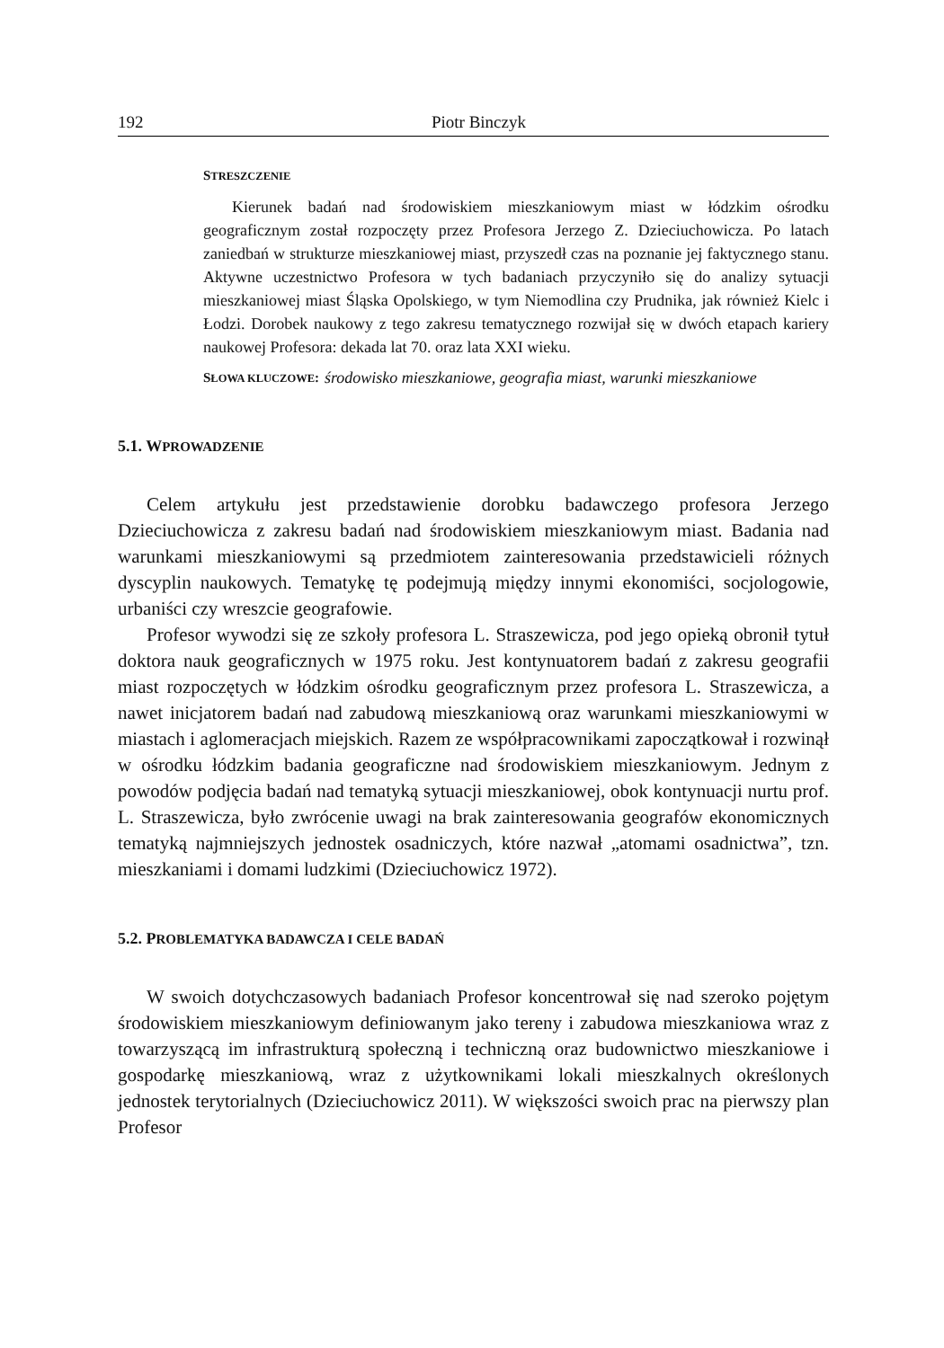192 Piotr Binczyk
STRESZCZENIE
Kierunek badań nad środowiskiem mieszkaniowym miast w łódzkim ośrodku geograficznym został rozpoczęty przez Profesora Jerzego Z. Dzieciuchowicza. Po latach zaniedbań w strukturze mieszkaniowej miast, przyszedł czas na poznanie jej faktycznego stanu. Aktywne uczestnictwo Profesora w tych badaniach przyczyniło się do analizy sytuacji mieszkaniowej miast Śląska Opolskiego, w tym Niemodlina czy Prudnika, jak również Kielc i Łodzi. Dorobek naukowy z tego zakresu tematycznego rozwijał się w dwóch etapach kariery naukowej Profesora: dekada lat 70. oraz lata XXI wieku.
SŁOWA KLUCZOWE: środowisko mieszkaniowe, geografia miast, warunki mieszkaniowe
5.1. WPROWADZENIE
Celem artykułu jest przedstawienie dorobku badawczego profesora Jerzego Dzieciuchowicza z zakresu badań nad środowiskiem mieszkaniowym miast. Badania nad warunkami mieszkaniowymi są przedmiotem zainteresowania przedstawicieli różnych dyscyplin naukowych. Tematykę tę podejmują między innymi ekonomiści, socjologowie, urbaniści czy wreszcie geografowie.
Profesor wywodzi się ze szkoły profesora L. Straszewicza, pod jego opieką obronił tytuł doktora nauk geograficznych w 1975 roku. Jest kontynuatorem badań z zakresu geografii miast rozpoczętych w łódzkim ośrodku geograficznym przez profesora L. Straszewicza, a nawet inicjatorem badań nad zabudową mieszkaniową oraz warunkami mieszkaniowymi w miastach i aglomeracjach miejskich. Razem ze współpracownikami zapoczątkował i rozwinął w ośrodku łódzkim badania geograficzne nad środowiskiem mieszkaniowym. Jednym z powodów podjęcia badań nad tematyką sytuacji mieszkaniowej, obok kontynuacji nurtu prof. L. Straszewicza, było zwrócenie uwagi na brak zainteresowania geografów ekonomicznych tematyką najmniejszych jednostek osadniczych, które nazwał „atomami osadnictwa”, tzn. mieszkaniami i domami ludzkimi (Dzieciuchowicz 1972).
5.2. PROBLEMATYKA BADAWCZA I CELE BADAŃ
W swoich dotychczasowych badaniach Profesor koncentrował się nad szeroko pojętym środowiskiem mieszkaniowym definiowanym jako tereny i zabudowa mieszkaniowa wraz z towarzyszącą im infrastrukturą społeczną i techniczną oraz budownictwo mieszkaniowe i gospodarkę mieszkaniową, wraz z użytkownikami lokali mieszkalnych określonych jednostek terytorialnych (Dzieciuchowicz 2011). W większości swoich prac na pierwszy plan Profesor